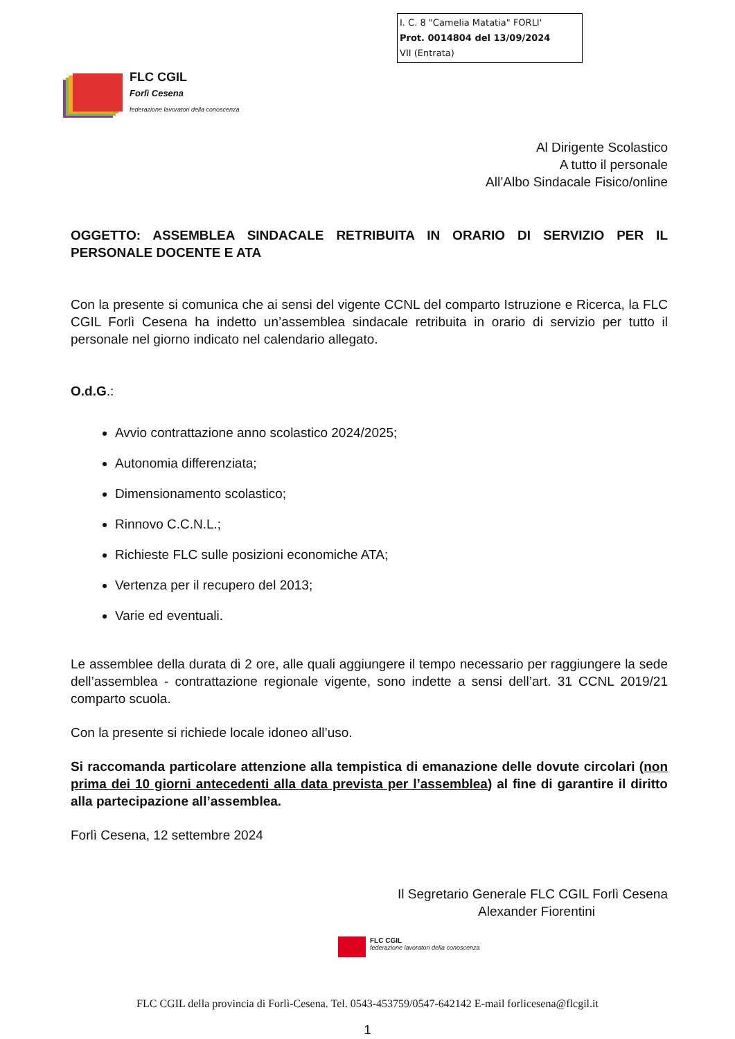I. C. 8 "Camelia Matatia" FORLI'
Prot. 0014804 del 13/09/2024
VII (Entrata)
FLC CGIL
Forlì Cesena
federazione lavoratori della conoscenza
Al Dirigente Scolastico
A tutto il personale
All’Albo Sindacale Fisico/online
OGGETTO: ASSEMBLEA SINDACALE RETRIBUITA IN ORARIO DI SERVIZIO PER IL PERSONALE DOCENTE E ATA
Con la presente si comunica che ai sensi del vigente CCNL del comparto Istruzione e Ricerca, la FLC CGIL Forlì Cesena ha indetto un’assemblea sindacale retribuita in orario di servizio per tutto il personale nel giorno indicato nel calendario allegato.
O.d.G.:
Avvio contrattazione anno scolastico 2024/2025;
Autonomia differenziata;
Dimensionamento scolastico;
Rinnovo C.C.N.L.;
Richieste FLC sulle posizioni economiche ATA;
Vertenza per il recupero del 2013;
Varie ed eventuali.
Le assemblee della durata di 2 ore, alle quali aggiungere il tempo necessario per raggiungere la sede dell’assemblea - contrattazione regionale vigente, sono indette a sensi dell’art. 31 CCNL 2019/21 comparto scuola.
Con la presente si richiede locale idoneo all’uso.
Si raccomanda particolare attenzione alla tempistica di emanazione delle dovute circolari (non prima dei 10 giorni antecedenti alla data prevista per l’assemblea) al fine di garantire il diritto alla partecipazione all’assemblea.
Forlì Cesena, 12 settembre 2024
Il Segretario Generale FLC CGIL Forlì Cesena
Alexander Fiorentini
FLC CGIL
federazione lavoratori della conoscenza
FLC CGIL della provincia di Forlì-Cesena. Tel. 0543-453759/0547-642142 E-mail forlicesena@flcgil.it
1